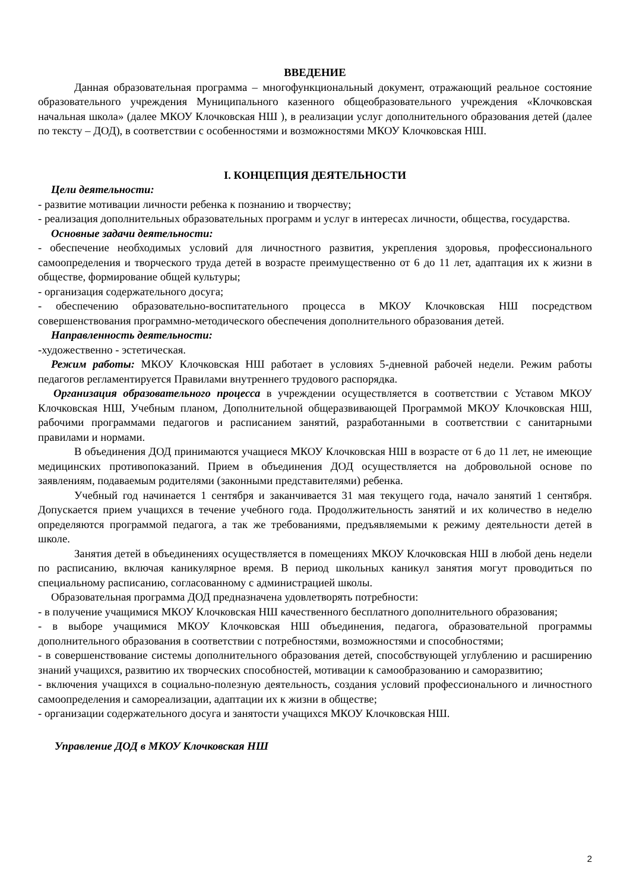ВВЕДЕНИЕ
Данная образовательная программа – многофункциональный документ, отражающий реальное состояние образовательного учреждения Муниципального казенного общеобразовательного учреждения «Клочковская начальная школа» (далее МКОУ Клочковская НШ ), в реализации услуг дополнительного образования детей (далее по тексту – ДОД), в соответствии с особенностями и возможностями МКОУ Клочковская НШ.
I. КОНЦЕПЦИЯ ДЕЯТЕЛЬНОСТИ
Цели деятельности:
- развитие мотивации личности ребенка к познанию и творчеству;
- реализация дополнительных образовательных программ и услуг в интересах личности, общества, государства.
Основные задачи деятельности:
- обеспечение необходимых условий для личностного развития, укрепления здоровья, профессионального самоопределения и творческого труда детей в возрасте преимущественно от 6 до 11 лет, адаптация их к жизни в обществе, формирование общей культуры;
- организация содержательного досуга;
- обеспечению образовательно-воспитательного процесса в МКОУ Клочковская НШ посредством совершенствования программно-методического обеспечения дополнительного образования детей.
Направленность деятельности:
-художественно - эстетическая.
Режим работы: МКОУ Клочковская НШ работает в условиях 5-дневной рабочей недели. Режим работы педагогов регламентируется Правилами внутреннего трудового распорядка.
Организация образовательного процесса в учреждении осуществляется в соответствии с Уставом МКОУ Клочковская НШ, Учебным планом, Дополнительной общеразвивающей Программой МКОУ Клочковская НШ, рабочими программами педагогов и расписанием занятий, разработанными в соответствии с санитарными правилами и нормами.
В объединения ДОД принимаются учащиеся МКОУ Клочковская НШ в возрасте от 6 до 11 лет, не имеющие медицинских противопоказаний. Прием в объединения ДОД осуществляется на добровольной основе по заявлениям, подаваемым родителями (законными представителями) ребенка.
Учебный год начинается 1 сентября и заканчивается 31 мая текущего года, начало занятий 1 сентября. Допускается прием учащихся в течение учебного года. Продолжительность занятий и их количество в неделю определяются программой педагога, а так же требованиями, предъявляемыми к режиму деятельности детей в школе.
Занятия детей в объединениях осуществляется в помещениях МКОУ Клочковская НШ в любой день недели по расписанию, включая каникулярное время. В период школьных каникул занятия могут проводиться по специальному расписанию, согласованному с администрацией школы.
Образовательная программа ДОД предназначена удовлетворять потребности:
- в получение учащимися МКОУ Клочковская НШ качественного бесплатного дополнительного образования;
- в выборе учащимися МКОУ Клочковская НШ объединения, педагога, образовательной программы дополнительного образования в соответствии с потребностями, возможностями и способностями;
- в совершенствование системы дополнительного образования детей, способствующей углублению и расширению знаний учащихся, развитию их творческих способностей, мотивации к самообразованию и саморазвитию;
- включения учащихся в социально-полезную деятельность, создания условий профессионального и личностного самоопределения и самореализации, адаптации их к жизни в обществе;
- организации содержательного досуга и занятости учащихся МКОУ Клочковская НШ.
Управление ДОД в МКОУ Клочковская НШ
2